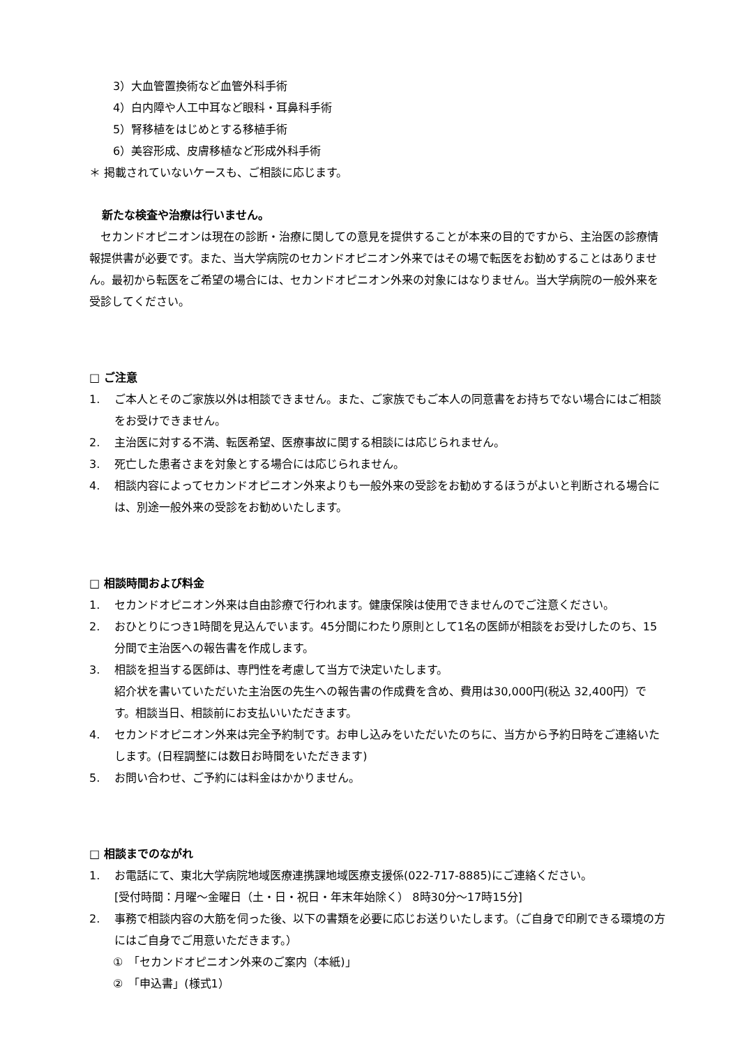3）大血管置換術など血管外科手術
4）白内障や人工中耳など眼科・耳鼻科手術
5）腎移植をはじめとする移植手術
6）美容形成、皮膚移植など形成外科手術
＊ 掲載されていないケースも、ご相談に応じます。
新たな検査や治療は行いません。
　セカンドオピニオンは現在の診断・治療に関しての意見を提供することが本来の目的ですから、主治医の診療情報提供書が必要です。また、当大学病院のセカンドオピニオン外来ではその場で転医をお勧めすることはありません。最初から転医をご希望の場合には、セカンドオピニオン外来の対象にはなりません。当大学病院の一般外来を受診してください。
□ ご注意
1. ご本人とそのご家族以外は相談できません。また、ご家族でもご本人の同意書をお持ちでない場合にはご相談をお受けできません。
2. 主治医に対する不満、転医希望、医療事故に関する相談には応じられません。
3. 死亡した患者さまを対象とする場合には応じられません。
4. 相談内容によってセカンドオピニオン外来よりも一般外来の受診をお勧めするほうがよいと判断される場合には、別途一般外来の受診をお勧めいたします。
□ 相談時間および料金
1. セカンドオピニオン外来は自由診療で行われます。健康保険は使用できませんのでご注意ください。
2. おひとりにつき1時間を見込んでいます。45分間にわたり原則として1名の医師が相談をお受けしたのち、15分間で主治医への報告書を作成します。
3. 相談を担当する医師は、専門性を考慮して当方で決定いたします。
紹介状を書いていただいた主治医の先生への報告書の作成費を含め、費用は30,000円(税込 32,400円）です。相談当日、相談前にお支払いいただきます。
4. セカンドオピニオン外来は完全予約制です。お申し込みをいただいたのちに、当方から予約日時をご連絡いたします。(日程調整には数日お時間をいただきます)
5. お問い合わせ、ご予約には料金はかかりません。
□ 相談までのながれ
1. お電話にて、東北大学病院地域医療連携課地域医療支援係(022-717-8885)にご連絡ください。
[受付時間：月曜～金曜日（土・日・祝日・年末年始除く） 8時30分～17時15分]
2. 事務で相談内容の大筋を伺った後、以下の書類を必要に応じお送りいたします。（ご自身で印刷できる環境の方にはご自身でご用意いただきます。）
①　「セカンドオピニオン外来のご案内（本紙)」
②　「申込書」(様式1）